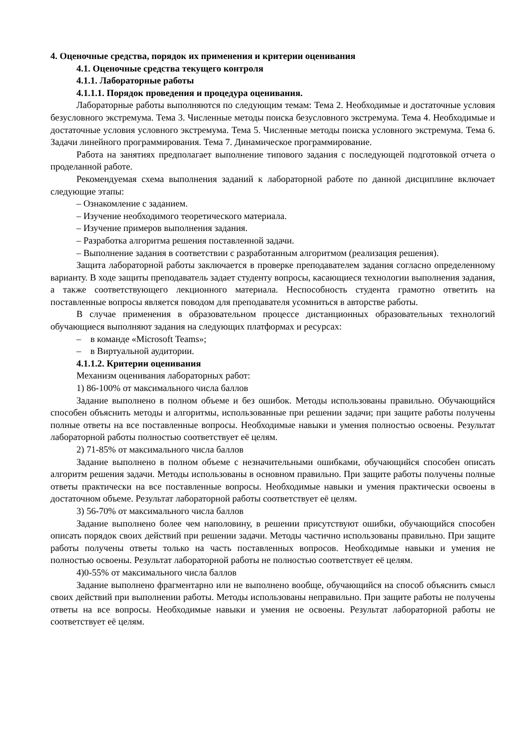4. Оценочные средства, порядок их применения и критерии оценивания
4.1. Оценочные средства текущего контроля
4.1.1. Лабораторные работы
4.1.1.1. Порядок проведения и процедура оценивания.
Лабораторные работы выполняются по следующим темам: Тема 2. Необходимые и достаточные условия безусловного экстремума. Тема 3. Численные методы поиска безусловного экстремума. Тема 4. Необходимые и достаточные условия условного экстремума. Тема 5. Численные методы поиска условного экстремума. Тема 6. Задачи линейного программирования. Тема 7. Динамическое программирование.
Работа на занятиях предполагает выполнение типового задания с последующей подготовкой отчета о проделанной работе.
Рекомендуемая схема выполнения заданий к лабораторной работе по данной дисциплине включает следующие этапы:
– Ознакомление с заданием.
– Изучение необходимого теоретического материала.
– Изучение примеров выполнения задания.
– Разработка алгоритма решения поставленной задачи.
– Выполнение задания в соответствии с разработанным алгоритмом (реализация решения).
Защита лабораторной работы заключается в проверке преподавателем задания согласно определенному варианту. В ходе защиты преподаватель задает студенту вопросы, касающиеся технологии выполнения задания, а также соответствующего лекционного материала. Неспособность студента грамотно ответить на поставленные вопросы является поводом для преподавателя усомниться в авторстве работы.
В случае применения в образовательном процессе дистанционных образовательных технологий обучающиеся выполняют задания на следующих платформах и ресурсах:
– в команде «Microsoft Teams»;
– в Виртуальной аудитории.
4.1.1.2. Критерии оценивания
Механизм оценивания лабораторных работ:
1) 86-100% от максимального числа баллов
Задание выполнено в полном объеме и без ошибок. Методы использованы правильно. Обучающийся способен объяснить методы и алгоритмы, использованные при решении задачи; при защите работы получены полные ответы на все поставленные вопросы. Необходимые навыки и умения полностью освоены. Результат лабораторной работы полностью соответствует её целям.
2) 71-85% от максимального числа баллов
Задание выполнено в полном объеме с незначительными ошибками, обучающийся способен описать алгоритм решения задачи. Методы использованы в основном правильно. При защите работы получены полные ответы практически на все поставленные вопросы. Необходимые навыки и умения практически освоены в достаточном объеме. Результат лабораторной работы соответствует её целям.
3) 56-70% от максимального числа баллов
Задание выполнено более чем наполовину, в решении присутствуют ошибки, обучающийся способен описать порядок своих действий при решении задачи. Методы частично использованы правильно. При защите работы получены ответы только на часть поставленных вопросов. Необходимые навыки и умения не полностью освоены. Результат лабораторной работы не полностью соответствует её целям.
4)0-55% от максимального числа баллов
Задание выполнено фрагментарно или не выполнено вообще, обучающийся на способ объяснить смысл своих действий при выполнении работы. Методы использованы неправильно. При защите работы не получены ответы на все вопросы. Необходимые навыки и умения не освоены. Результат лабораторной работы не соответствует её целям.